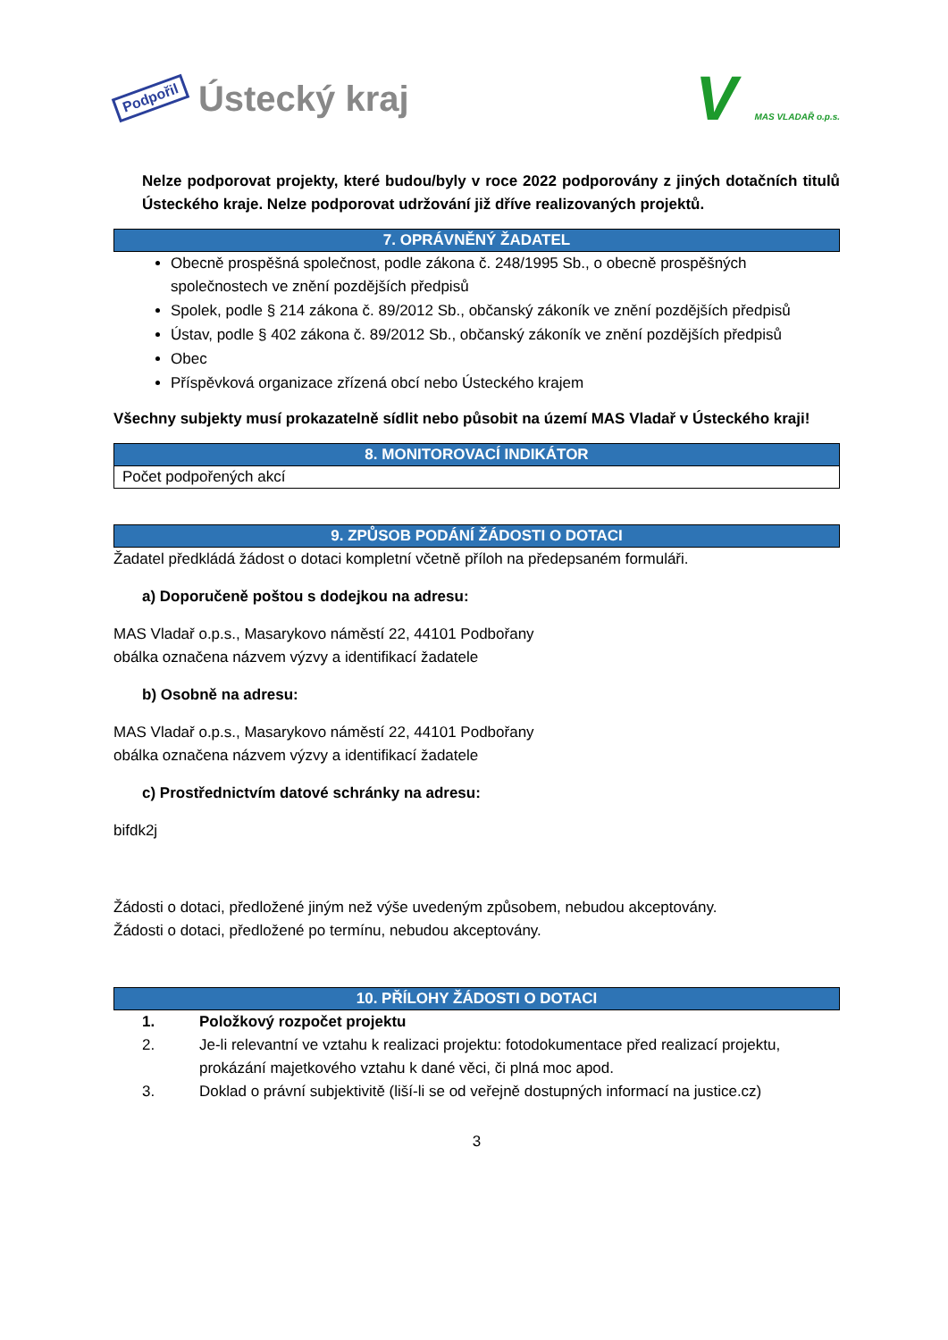Podpořil Ústecký kraj
V MAS VLADAŘ o.p.s.
Nelze podporovat projekty, které budou/byly v roce 2022 podporovány z jiných dotačních titulů Ústeckého kraje. Nelze podporovat udržování již dříve realizovaných projektů.
| 7. OPRÁVNĚNÝ ŽADATEL |
| --- |
Obecně prospěšná společnost, podle zákona č. 248/1995 Sb., o obecně prospěšných společnostech ve znění pozdějších předpisů
Spolek, podle § 214 zákona č. 89/2012 Sb., občanský zákoník ve znění pozdějších předpisů
Ústav, podle § 402 zákona č. 89/2012 Sb., občanský zákoník ve znění pozdějších předpisů
Obec
Příspěvková organizace zřízená obcí nebo Ústeckého krajem
Všechny subjekty musí prokazatelně sídlit nebo působit na území MAS Vladař v Ústeckého kraji!
| 8. MONITOROVACÍ INDIKÁTOR |
| --- |
| Počet podpořených akcí |
| 9. ZPŮSOB PODÁNÍ ŽÁDOSTI O DOTACI |
| --- |
Žadatel předkládá žádost o dotaci kompletní včetně příloh na předepsaném formuláři.
a) Doporučeně poštou s dodejkou na adresu:
MAS Vladař o.p.s., Masarykovo náměstí 22, 44101 Podbořany
obálka označena názvem výzvy a identifikací žadatele
b) Osobně na adresu:
MAS Vladař o.p.s., Masarykovo náměstí 22, 44101 Podbořany
obálka označena názvem výzvy a identifikací žadatele
c) Prostřednictvím datové schránky na adresu:
bifdk2j
Žádosti o dotaci, předložené jiným než výše uvedeným způsobem, nebudou akceptovány.
Žádosti o dotaci, předložené po termínu, nebudou akceptovány.
| 10. PŘÍLOHY ŽÁDOSTI O DOTACI |
| --- |
1. Položkový rozpočet projektu
2. Je-li relevantní ve vztahu k realizaci projektu: fotodokumentace před realizací projektu, prokázání majetkového vztahu k dané věci, či plná moc apod.
3. Doklad o právní subjektivitě (liší-li se od veřejně dostupných informací na justice.cz)
3